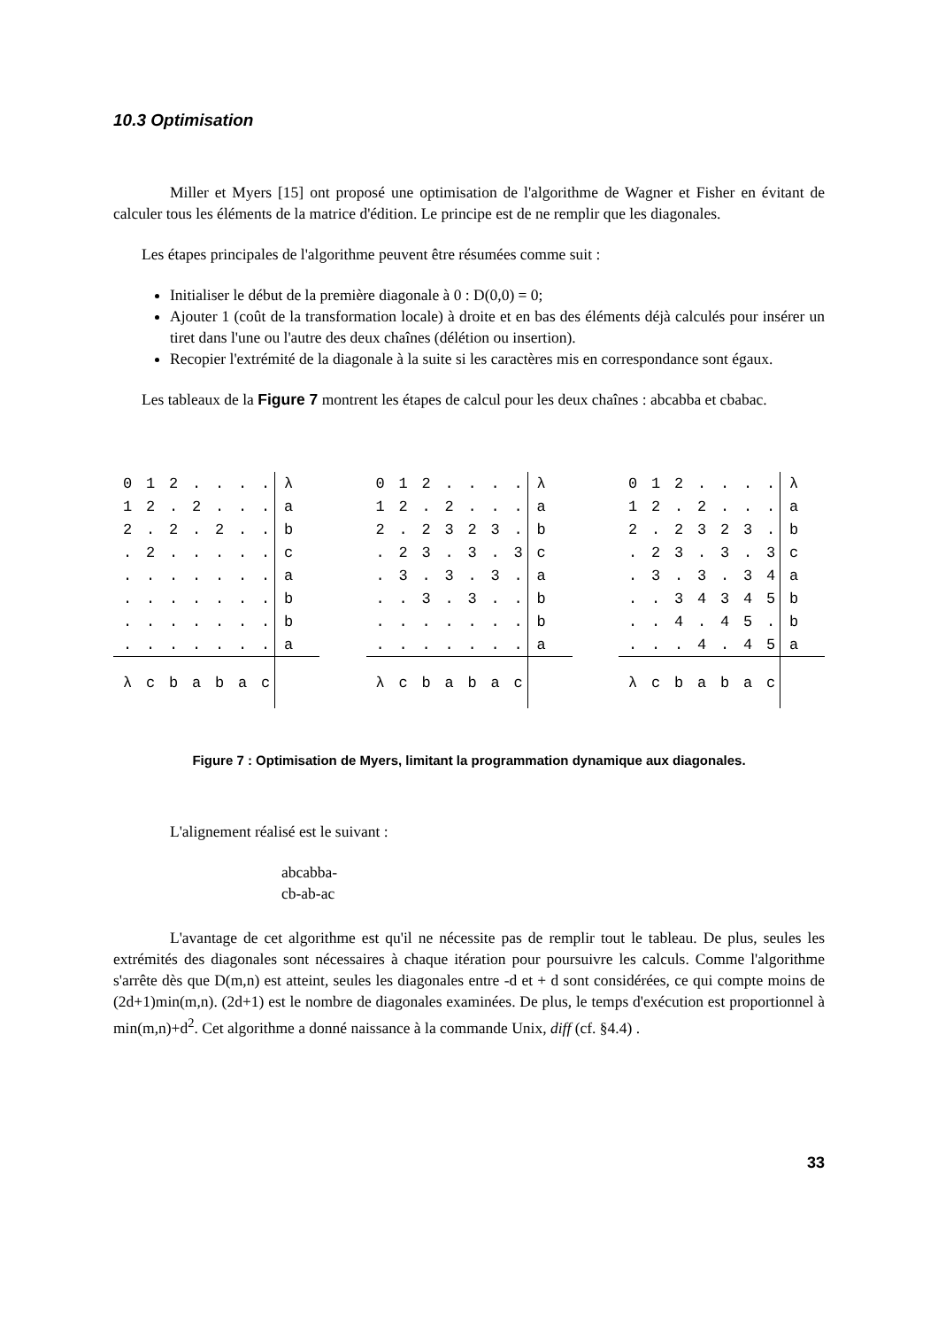10.3 Optimisation
Miller et Myers [15] ont proposé une optimisation de l'algorithme de Wagner et Fisher en évitant de calculer tous les éléments de la matrice d'édition. Le principe est de ne remplir que les diagonales.
Les étapes principales de l'algorithme peuvent être résumées comme suit :
Initialiser le début de la première diagonale à 0 : D(0,0) = 0;
Ajouter 1 (coût de la transformation locale) à droite et en bas des éléments déjà calculés pour insérer un tiret dans l'une ou l'autre des deux chaînes (délétion ou insertion).
Recopier l'extrémité de la diagonale à la suite si les caractères mis en correspondance sont égaux.
Les tableaux de la Figure 7 montrent les étapes de calcul pour les deux chaînes : abcabba et cbabac.
| 0 | 1 | 2 | . | . | . | . | λ |
| 1 | 2 | . | 2 | . | . | . | a |
| 2 | . | 2 | . | 2 | . | . | b |
| . | 2 | . | . | . | . | . | c |
| . | . | . | . | . | . | . | a |
| . | . | . | . | . | . | . | b |
| . | . | . | . | . | . | . | b |
| . | . | . | . | . | . | . | a |
| λ | c | b | a | b | a | c | |
| 0 | 1 | 2 | . | . | . | . | λ |
| 1 | 2 | . | 2 | . | . | . | a |
| 2 | . | 2 | 3 | 2 | 3 | . | b |
| . | 2 | 3 | . | 3 | . | 3 | c |
| . | 3 | . | 3 | . | 3 | . | a |
| . | . | 3 | . | 3 | . | . | b |
| . | . | . | . | . | . | . | b |
| . | . | . | . | . | . | . | a |
| λ | c | b | a | b | a | c | |
| 0 | 1 | 2 | . | . | . | . | λ |
| 1 | 2 | . | 2 | . | . | . | a |
| 2 | . | 2 | 3 | 2 | 3 | . | b |
| . | 2 | 3 | . | 3 | . | 3 | c |
| . | 3 | . | 3 | . | 3 | 4 | a |
| . | . | 3 | 4 | 3 | 4 | 5 | b |
| . | . | 4 | . | 4 | 5 | . | b |
| . | . | . | 4 | . | 4 | 5 | a |
| λ | c | b | a | b | a | c | |
Figure 7 : Optimisation de Myers, limitant la programmation dynamique aux diagonales.
L'alignement réalisé est le suivant :
abcabba-
cb-ab-ac
L'avantage de cet algorithme est qu'il ne nécessite pas de remplir tout le tableau. De plus, seules les extrémités des diagonales sont nécessaires à chaque itération pour poursuivre les calculs. Comme l'algorithme s'arrête dès que D(m,n) est atteint, seules les diagonales entre -d et + d sont considérées, ce qui compte moins de (2d+1)min(m,n). (2d+1) est le nombre de diagonales examinées. De plus, le temps d'exécution est proportionnel à min(m,n)+d<sup>2</sup>. Cet algorithme a donné naissance à la commande Unix, diff (cf. §4.4) .
33